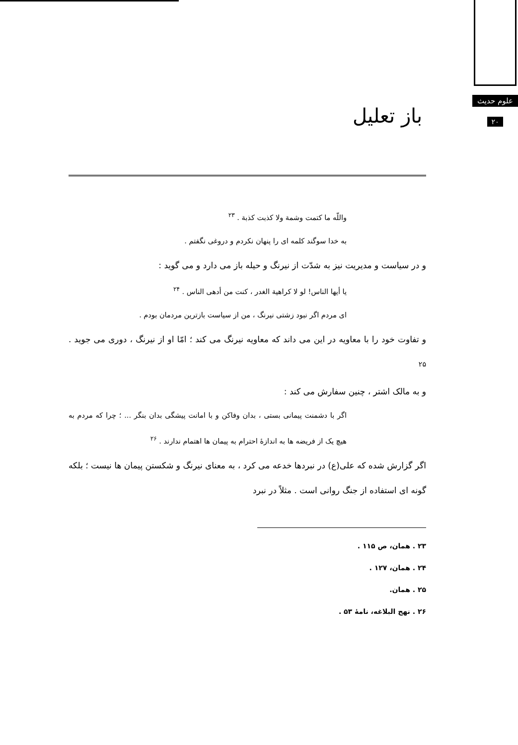علوم حدیث
۲۰
باز تعلیل
واللّه ما کتمت وشمة ولا کذبت کذبة . <sup>۲۳</sup>
به خدا سوگند کلمه ای را پنهان نکردم و دروغی نگفتم .
و در سیاست و مدیریت نیز به شدّت از نیرنگ و حیله باز می دارد و می گوید :
یا أیها الناس! لو لا کراهیة الغدر ، کنت من أدهی الناس . <sup>۲۴</sup>
ای مردم اگر نبود زشتی نیرنگ ، من از سیاست بازترین مردمان بودم .
و تفاوت خود را با معاویه در این می داند که معاویه نیرنگ می کند ؛ امّا او از نیرنگ ، دوری می جوید . <sup>۲۵</sup>
و به مالک اشتر ، چنین سفارش می کند :
اگر با دشمنت پیمانی بستی ، بدان وفاکن و با امانت پیشگی بدان بنگر ... ؛ چرا که مردم به هیچ یک از فریضه ها به اندازهٔ احترام به پیمان ها اهتمام ندارند . <sup>۲۶</sup>
اگر گزارش شده که علی(ع) در نبردها خدعه می کرد ، به معنای نیرنگ و شکستن پیمان ها نیست ؛ بلکه گونه ای استفاده از جنگ روانی است . مثلاً در نبرد
۲۳ . همان، ص ۱۱۵ .
۲۴ . همان، ۱۲۷ .
۲۵ . همان.
۲۶ . نهج البلاغه، نامهٔ ۵۳ .